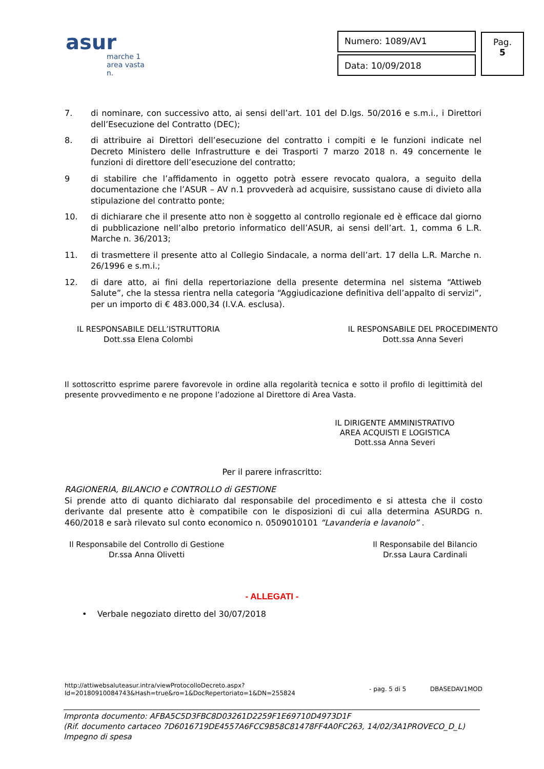asur
marche 1
area vasta n.
Numero: 1089/AV1
Data: 10/09/2018
Pag.
5
7. di nominare, con successivo atto, ai sensi dell’art. 101 del D.lgs. 50/2016 e s.m.i., i Direttori dell’Esecuzione del Contratto (DEC);
8. di attribuire ai Direttori dell’esecuzione del contratto i compiti e le funzioni indicate nel Decreto Ministero delle Infrastrutture e dei Trasporti 7 marzo 2018 n. 49 concernente le funzioni di direttore dell’esecuzione del contratto;
9 di stabilire che l’affidamento in oggetto potrà essere revocato qualora, a seguito della documentazione che l’ASUR – AV n.1 provvederà ad acquisire, sussistano cause di divieto alla stipulazione del contratto ponte;
10. di dichiarare che il presente atto non è soggetto al controllo regionale ed è efficace dal giorno di pubblicazione nell’albo pretorio informatico dell’ASUR, ai sensi dell’art. 1, comma 6 L.R. Marche n. 36/2013;
11. di trasmettere il presente atto al Collegio Sindacale, a norma dell’art. 17 della L.R. Marche n. 26/1996 e s.m.i.;
12. di dare atto, ai fini della repertoriazione della presente determina nel sistema “Attiweb Salute”, che la stessa rientra nella categoria “Aggiudicazione definitiva dell’appalto di servizi”, per un importo di € 483.000,34 (I.V.A. esclusa).
IL RESPONSABILE DELL’ISTRUTTORIA
Dott.ssa Elena Colombi
IL RESPONSABILE DEL PROCEDIMENTO
Dott.ssa Anna Severi
Il sottoscritto esprime parere favorevole in ordine alla regolarità tecnica e sotto il profilo di legittimità del presente provvedimento e ne propone l’adozione al Direttore di Area Vasta.
IL DIRIGENTE AMMINISTRATIVO
AREA ACQUISTI E LOGISTICA
Dott.ssa Anna Severi
Per il parere infrascritto:
RAGIONERIA, BILANCIO e CONTROLLO di GESTIONE
Si prende atto di quanto dichiarato dal responsabile del procedimento e si attesta che il costo derivante dal presente atto è compatibile con le disposizioni di cui alla determina ASURDG n. 460/2018 e sarà rilevato sul conto economico n. 0509010101 “Lavanderia e lavanolo” .
Il Responsabile del Controllo di Gestione
Dr.ssa Anna Olivetti
Il Responsabile del Bilancio
Dr.ssa Laura Cardinali
- ALLEGATI -
• Verbale negoziato diretto del 30/07/2018
http://attiwebsaluteasur.intra/viewProtocolloDecreto.aspx?Id=20180910084743&Hash=true&ro=1&DocRepertoriato=1&DN=255824
- pag. 5 di 5 DBASEDAV1MOD
Impronta documento: AFBA5C5D3FBC8D03261D2259F1E69710D4973D1F
(Rif. documento cartaceo 7D6016719DE4557A6FCC9B58C81478FF4A0FC263, 14/02/3A1PROVECO_D_L)
Impegno di spesa